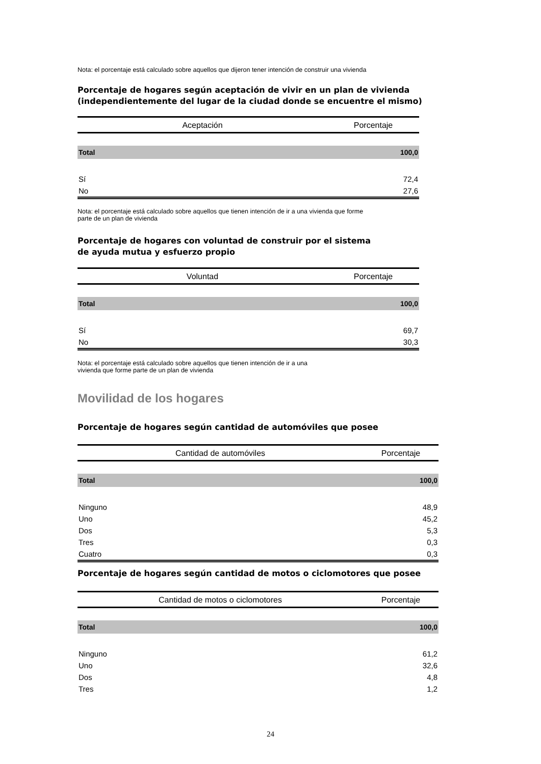Nota: el porcentaje está calculado sobre aquellos que dijeron tener intención de construir una vivienda
Porcentaje de hogares según aceptación de vivir en un plan de vivienda
(independientemente del lugar de la ciudad donde se encuentre el mismo)
| Aceptación | Porcentaje |
| --- | --- |
| Total | 100,0 |
| Sí | 72,4 |
| No | 27,6 |
Nota: el porcentaje está calculado sobre aquellos que tienen intención de ir a una vivienda que forme
parte de un plan de vivienda
Porcentaje de hogares con voluntad de construir por el sistema
de ayuda mutua y esfuerzo propio
| Voluntad | Porcentaje |
| --- | --- |
| Total | 100,0 |
| Sí | 69,7 |
| No | 30,3 |
Nota: el porcentaje está calculado sobre aquellos que tienen intención de ir a una
vivienda que forme parte de un plan de vivienda
Movilidad de los hogares
Porcentaje de hogares según cantidad de automóviles que posee
| Cantidad de automóviles | Porcentaje |
| --- | --- |
| Total | 100,0 |
| Ninguno | 48,9 |
| Uno | 45,2 |
| Dos | 5,3 |
| Tres | 0,3 |
| Cuatro | 0,3 |
Porcentaje de hogares según cantidad de motos o ciclomotores que posee
| Cantidad de motos o ciclomotores | Porcentaje |
| --- | --- |
| Total | 100,0 |
| Ninguno | 61,2 |
| Uno | 32,6 |
| Dos | 4,8 |
| Tres | 1,2 |
24